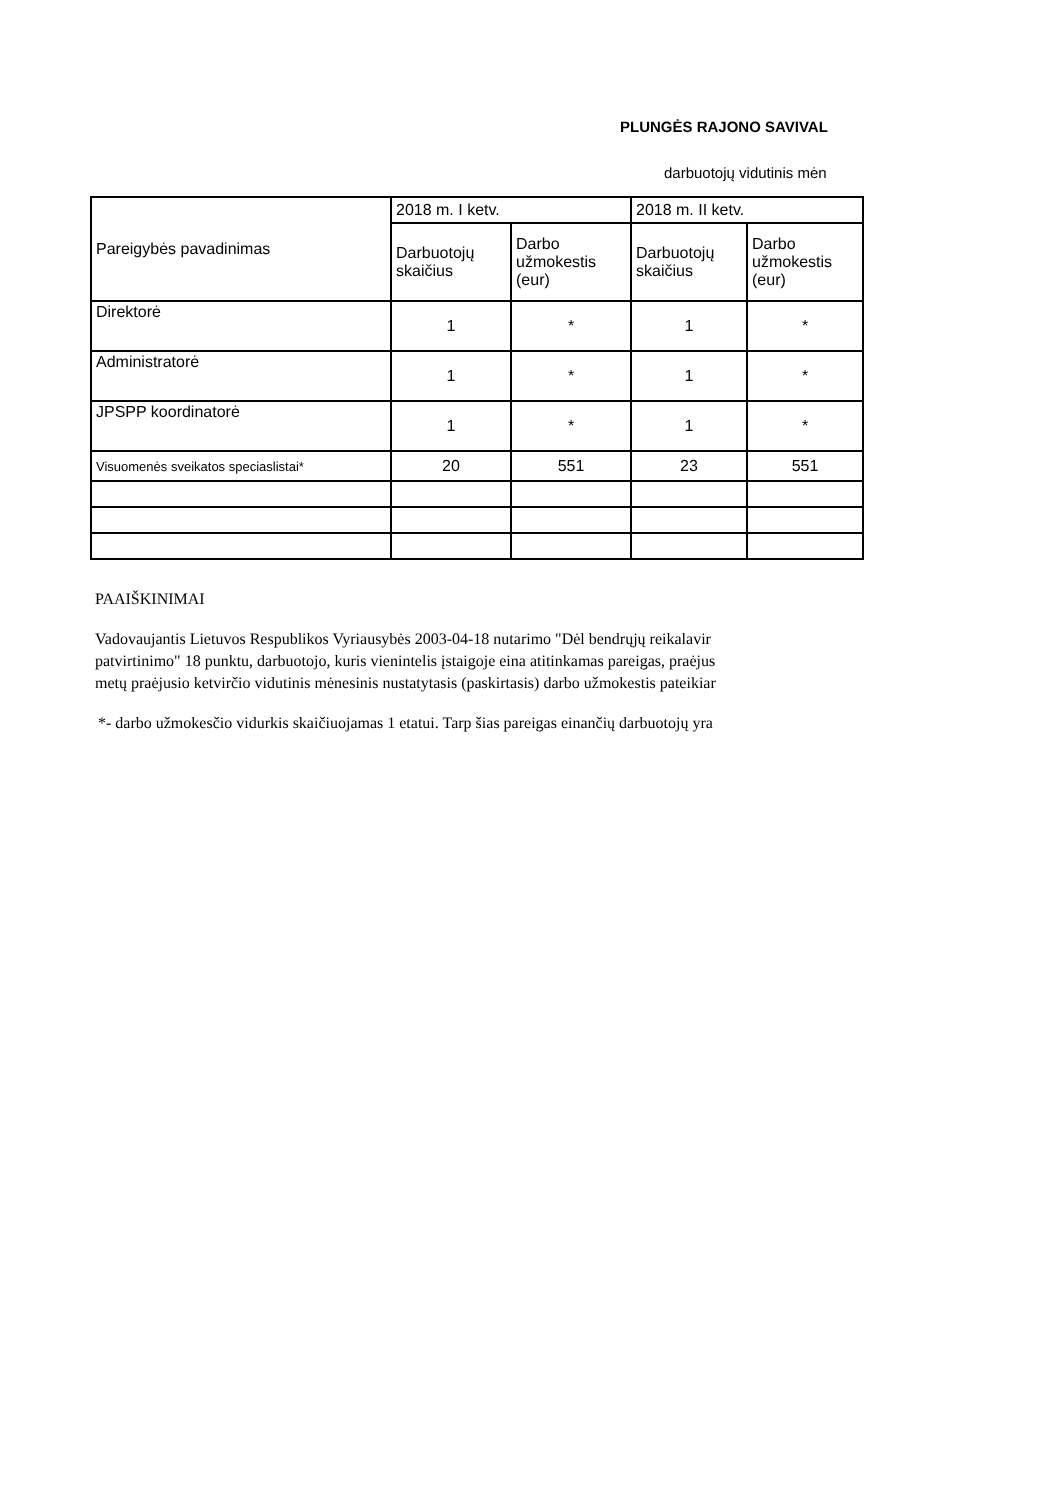PLUNGĖS RAJONO SAVIVAL
darbuotojų vidutinis mėn
| Pareigybės pavadinimas | 2018 m. I ketv. | | 2018 m. II ketv. | |
| | Darbuotojų skaičius | Darbo užmokestis (eur) | Darbuotojų skaičius | Darbo užmokestis (eur) |
| Direktorė | 1 | * | 1 | * |
| Administratorė | 1 | * | 1 | * |
| JPSPP koordinatorė | 1 | * | 1 | * |
| Visuomenės sveikatos speciaslistai* | 20 | 551 | 23 | 551 |
PAAIŠKINIMAI
Vadovaujantis Lietuvos Respublikos Vyriausybės 2003-04-18 nutarimo "Dėl bendrųjų reikalavir
patvirtinimo" 18 punktu, darbuotojo, kuris vienintelis įstaigoje eina atitinkamas pareigas, praėjus
metų praėjusio ketvirčio vidutinis mėnesinis nustatytasis (paskirtasis) darbo užmokestis pateikiar
*- darbo užmokesčio vidurkis skaičiuojamas 1 etatui. Tarp šias pareigas einančių darbuotojų yra